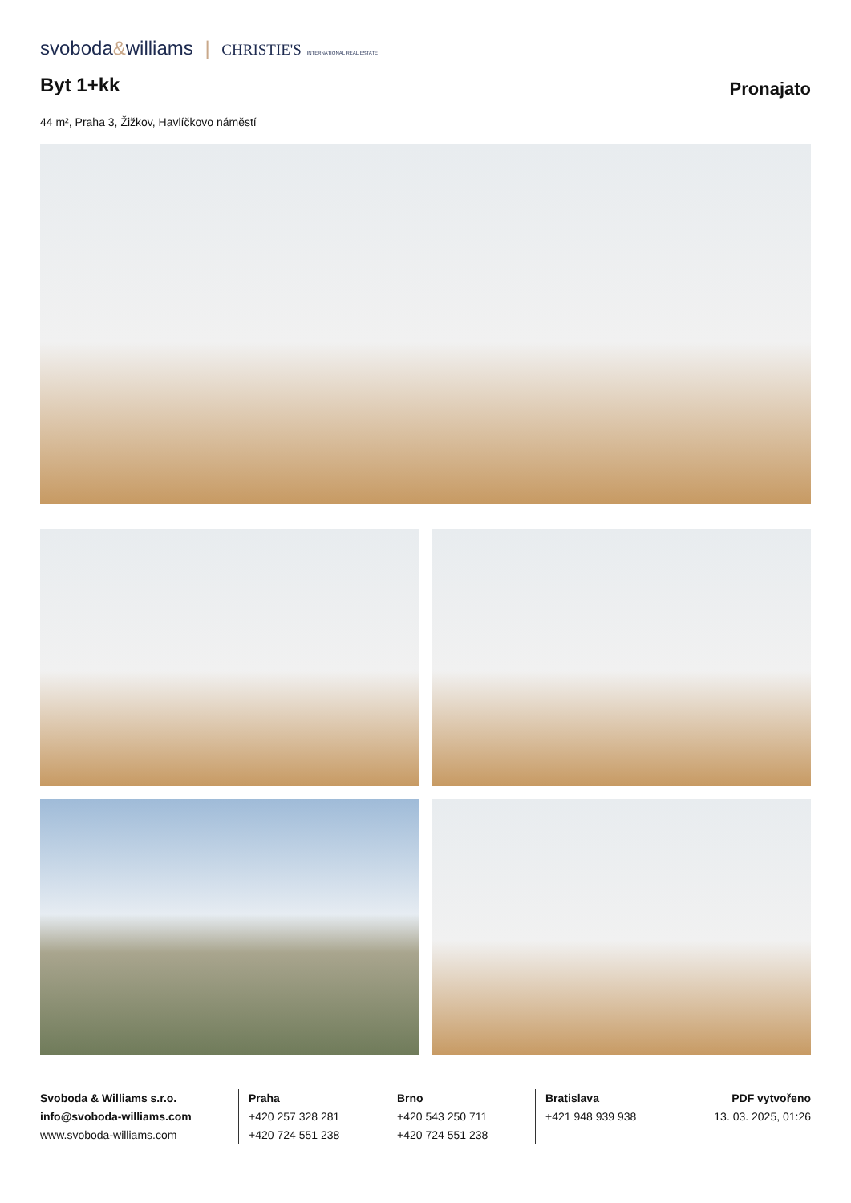svoboda&williams | CHRISTIE'S INTERNATIONAL REAL ESTATE
Byt 1+kk
Pronajato
44 m², Praha 3, Žižkov, Havlíčkovo náměstí
Svoboda & Williams s.r.o.
info@svoboda-williams.com
www.svoboda-williams.com
Praha
+420 257 328 281
+420 724 551 238
Brno
+420 543 250 711
+420 724 551 238
Bratislava
+421 948 939 938
PDF vytvořeno
13. 03. 2025, 01:26